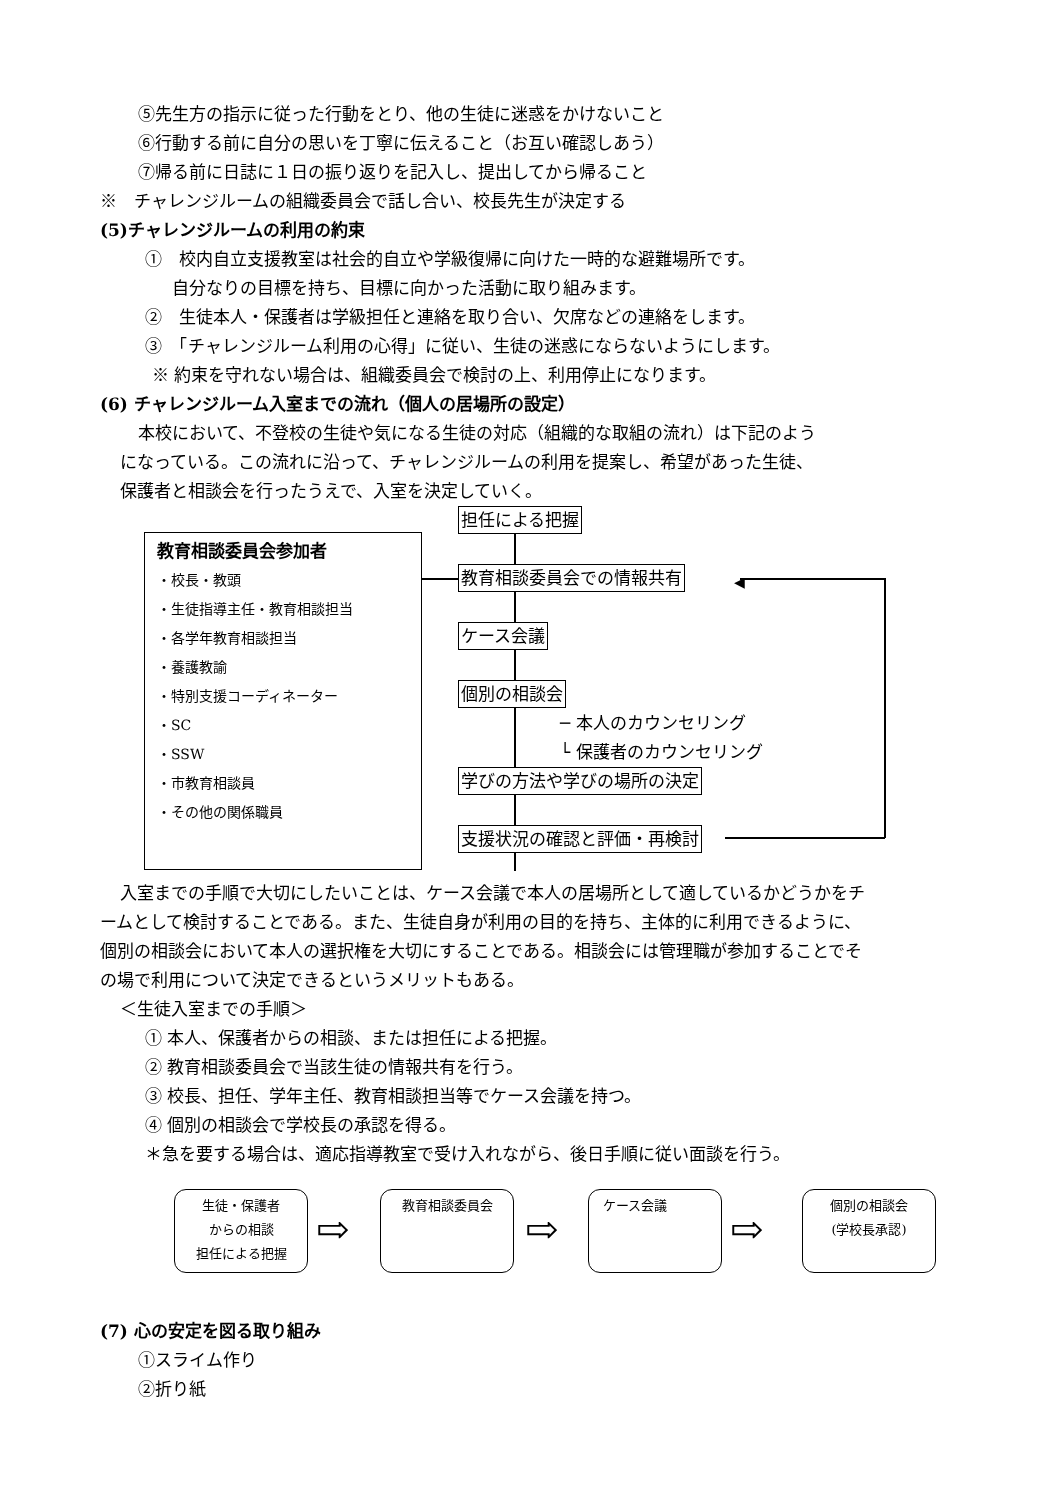⑤先生方の指示に従った行動をとり、他の生徒に迷惑をかけないこと
⑥行動する前に自分の思いを丁寧に伝えること（お互い確認しあう）
⑦帰る前に日誌に１日の振り返りを記入し、提出してから帰ること
※　チャレンジルームの組織委員会で話し合い、校長先生が決定する
(5)チャレンジルームの利用の約束
①　校内自立支援教室は社会的自立や学級復帰に向けた一時的な避難場所です。
自分なりの目標を持ち、目標に向かった活動に取り組みます。
②　生徒本人・保護者は学級担任と連絡を取り合い、欠席などの連絡をします。
③　「チャレンジルーム利用の心得」に従い、生徒の迷惑にならないようにします。
※ 約束を守れない場合は、組織委員会で検討の上、利用停止になります。
(6) チャレンジルーム入室までの流れ（個人の居場所の設定）
本校において、不登校の生徒や気になる生徒の対応（組織的な取組の流れ）は下記のよう
になっている。この流れに沿って、チャレンジルームの利用を提案し、希望があった生徒、
保護者と相談会を行ったうえで、入室を決定していく。
教育相談委員会参加者
・校長・教頭
・生徒指導主任・教育相談担当
・各学年教育相談担当
・養護教諭
・特別支援コーディネーター
・SC
・SSW
・市教育相談員
・その他の関係職員
◀
担任による把握
教育相談委員会での情報共有
ケース会議
個別の相談会
─ 本人のカウンセリング
└ 保護者のカウンセリング
学びの方法や学びの場所の決定
支援状況の確認と評価・再検討
入室までの手順で大切にしたいことは、ケース会議で本人の居場所として適しているかどうかをチ
ームとして検討することである。また、生徒自身が利用の目的を持ち、主体的に利用できるように、
個別の相談会において本人の選択権を大切にすることである。相談会には管理職が参加することでそ
の場で利用について決定できるというメリットもある。
＜生徒入室までの手順＞
① 本人、保護者からの相談、または担任による把握。
② 教育相談委員会で当該生徒の情報共有を行う。
③ 校長、担任、学年主任、教育相談担当等でケース会議を持つ。
④ 個別の相談会で学校長の承認を得る。
＊急を要する場合は、適応指導教室で受け入れながら、後日手順に従い面談を行う。
生徒・保護者
からの相談
担任による把握
⇨
教育相談委員会
⇨
ケース会議
⇨
個別の相談会
(学校長承認)
(7) 心の安定を図る取り組み
①スライム作り
②折り紙